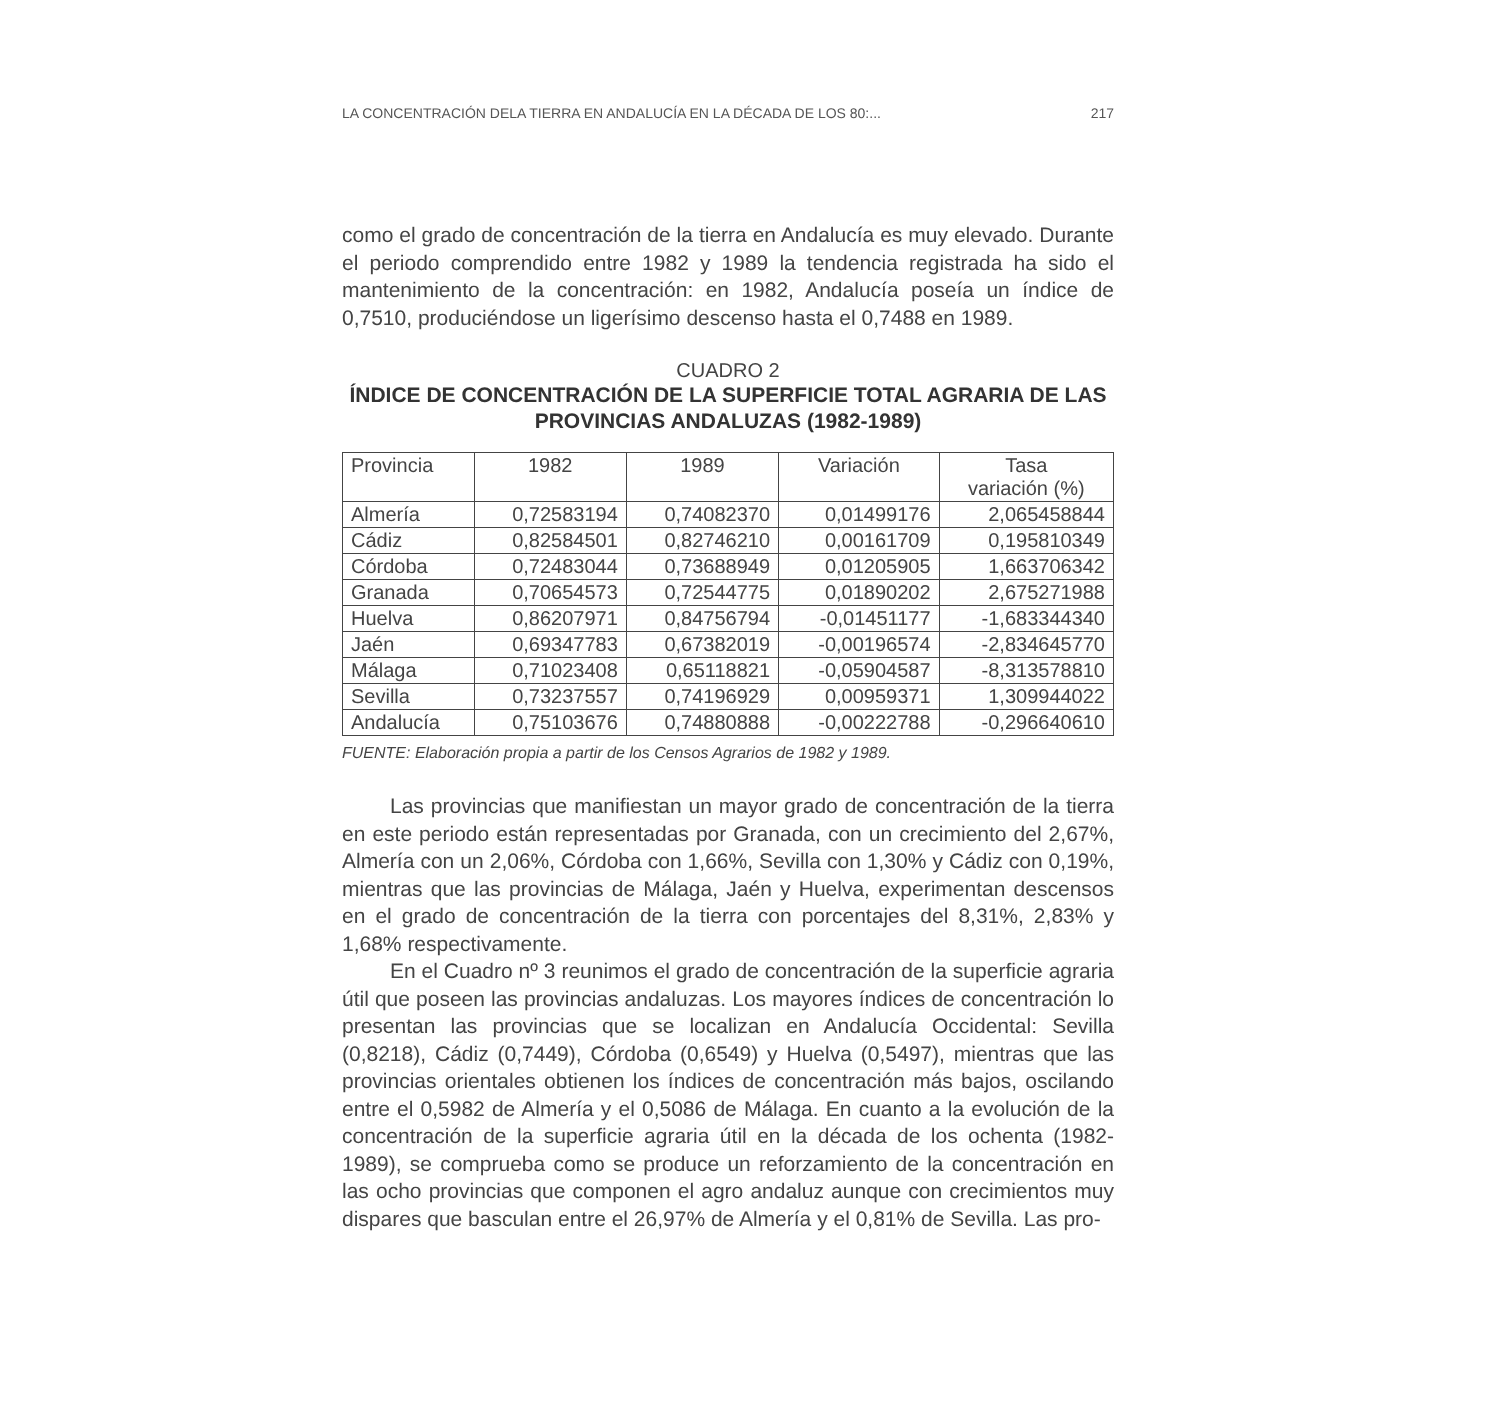LA CONCENTRACIÓN DELA TIERRA EN ANDALUCÍA EN LA DÉCADA DE LOS 80:... 217
como el grado de concentración de la tierra en Andalucía es muy elevado. Durante el periodo comprendido entre 1982 y 1989 la tendencia registrada ha sido el mantenimiento de la concentración: en 1982, Andalucía poseía un índice de 0,7510, produciéndose un ligerísimo descenso hasta el 0,7488 en 1989.
CUADRO 2
ÍNDICE DE CONCENTRACIÓN DE LA SUPERFICIE TOTAL AGRARIA DE LAS PROVINCIAS ANDALUZAS (1982-1989)
| Provincia | 1982 | 1989 | Variación | Tasa variación (%) |
| --- | --- | --- | --- | --- |
| Almería | 0,72583194 | 0,74082370 | 0,01499176 | 2,065458844 |
| Cádiz | 0,82584501 | 0,82746210 | 0,00161709 | 0,195810349 |
| Córdoba | 0,72483044 | 0,73688949 | 0,01205905 | 1,663706342 |
| Granada | 0,70654573 | 0,72544775 | 0,01890202 | 2,675271988 |
| Huelva | 0,86207971 | 0,84756794 | -0,01451177 | -1,683344340 |
| Jaén | 0,69347783 | 0,67382019 | -0,00196574 | -2,834645770 |
| Málaga | 0,71023408 | 0,65118821 | -0,05904587 | -8,313578810 |
| Sevilla | 0,73237557 | 0,74196929 | 0,00959371 | 1,309944022 |
| Andalucía | 0,75103676 | 0,74880888 | -0,00222788 | -0,296640610 |
FUENTE: Elaboración propia a partir de los Censos Agrarios de 1982 y 1989.
Las provincias que manifiestan un mayor grado de concentración de la tierra en este periodo están representadas por Granada, con un crecimiento del 2,67%, Almería con un 2,06%, Córdoba con 1,66%, Sevilla con 1,30% y Cádiz con 0,19%, mientras que las provincias de Málaga, Jaén y Huelva, experimentan descensos en el grado de concentración de la tierra con porcentajes del 8,31%, 2,83% y 1,68% respectivamente.
En el Cuadro nº 3 reunimos el grado de concentración de la superficie agraria útil que poseen las provincias andaluzas. Los mayores índices de concentración lo presentan las provincias que se localizan en Andalucía Occidental: Sevilla (0,8218), Cádiz (0,7449), Córdoba (0,6549) y Huelva (0,5497), mientras que las provincias orientales obtienen los índices de concentración más bajos, oscilando entre el 0,5982 de Almería y el 0,5086 de Málaga. En cuanto a la evolución de la concentración de la superficie agraria útil en la década de los ochenta (1982-1989), se comprueba como se produce un reforzamiento de la concentración en las ocho provincias que componen el agro andaluz aunque con crecimientos muy dispares que basculan entre el 26,97% de Almería y el 0,81% de Sevilla. Las pro-